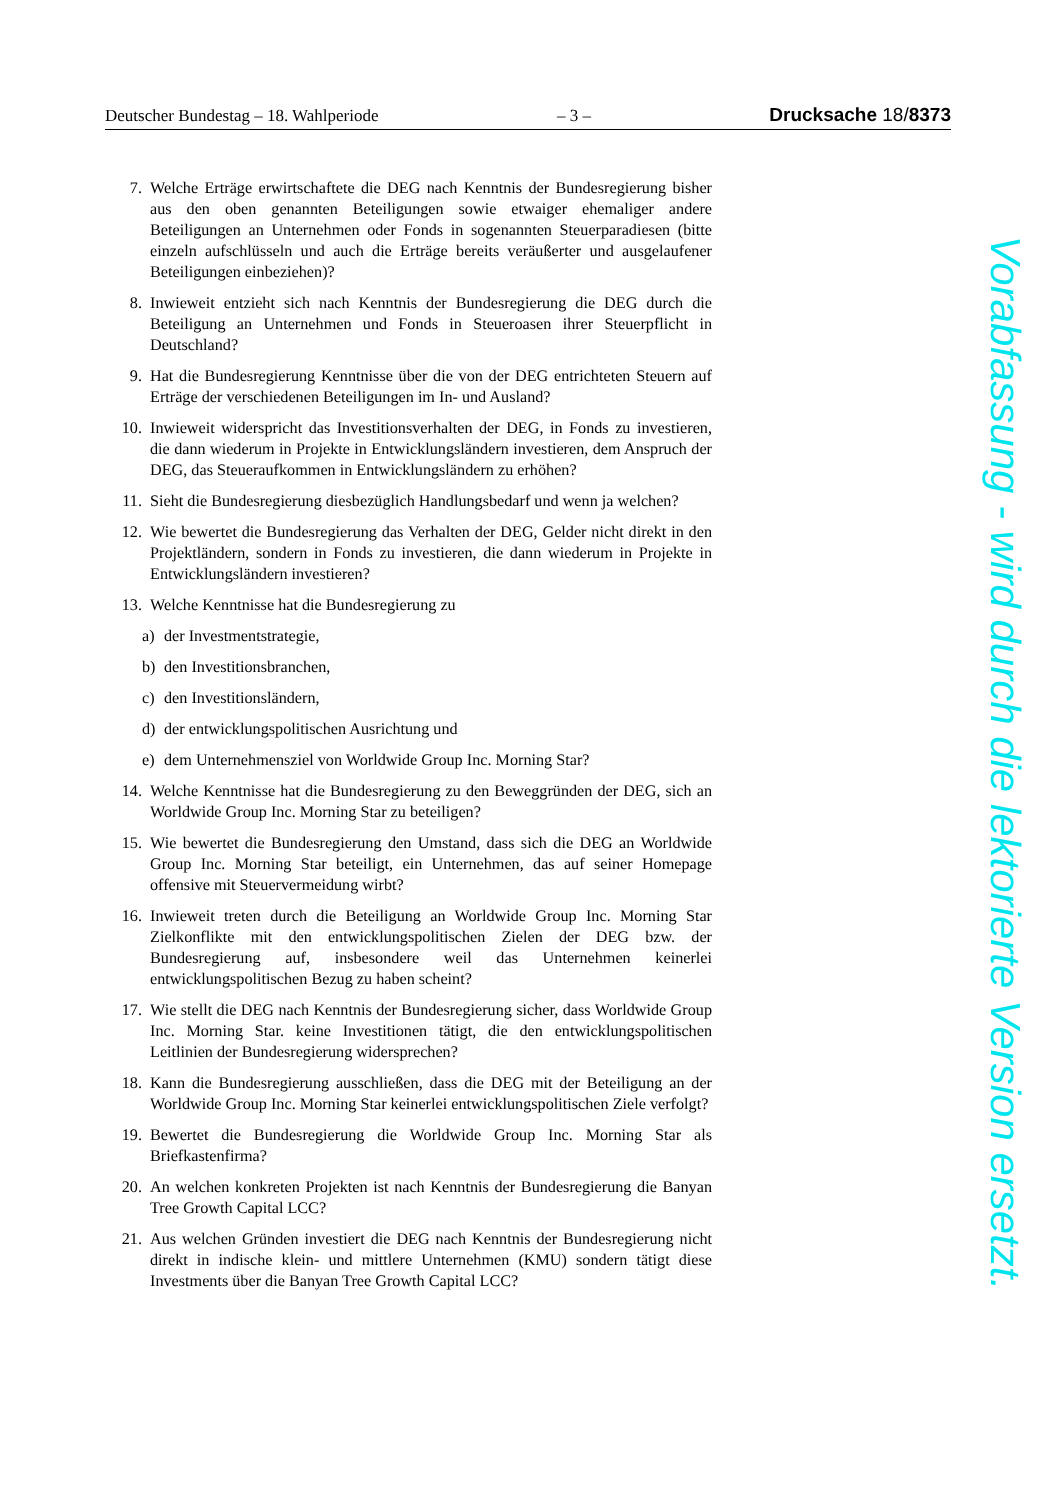Deutscher Bundestag – 18. Wahlperiode – 3 – Drucksache 18/8373
7. Welche Erträge erwirtschaftete die DEG nach Kenntnis der Bundesregierung bisher aus den oben genannten Beteiligungen sowie etwaiger ehemaliger andere Beteiligungen an Unternehmen oder Fonds in sogenannten Steuerparadiesen (bitte einzeln aufschlüsseln und auch die Erträge bereits veräußerter und ausgelaufener Beteiligungen einbeziehen)?
8. Inwieweit entzieht sich nach Kenntnis der Bundesregierung die DEG durch die Beteiligung an Unternehmen und Fonds in Steueroasen ihrer Steuerpflicht in Deutschland?
9. Hat die Bundesregierung Kenntnisse über die von der DEG entrichteten Steuern auf Erträge der verschiedenen Beteiligungen im In- und Ausland?
10. Inwieweit widerspricht das Investitionsverhalten der DEG, in Fonds zu investieren, die dann wiederum in Projekte in Entwicklungsländern investieren, dem Anspruch der DEG, das Steueraufkommen in Entwicklungsländern zu erhöhen?
11. Sieht die Bundesregierung diesbezüglich Handlungsbedarf und wenn ja welchen?
12. Wie bewertet die Bundesregierung das Verhalten der DEG, Gelder nicht direkt in den Projektländern, sondern in Fonds zu investieren, die dann wiederum in Projekte in Entwicklungsländern investieren?
13. Welche Kenntnisse hat die Bundesregierung zu
a) der Investmentstrategie,
b) den Investitionsbranchen,
c) den Investitionsländern,
d) der entwicklungspolitischen Ausrichtung und
e) dem Unternehmensziel von Worldwide Group Inc. Morning Star?
14. Welche Kenntnisse hat die Bundesregierung zu den Beweggründen der DEG, sich an Worldwide Group Inc. Morning Star zu beteiligen?
15. Wie bewertet die Bundesregierung den Umstand, dass sich die DEG an Worldwide Group Inc. Morning Star beteiligt, ein Unternehmen, das auf seiner Homepage offensive mit Steuervermeidung wirbt?
16. Inwieweit treten durch die Beteiligung an Worldwide Group Inc. Morning Star Zielkonflikte mit den entwicklungspolitischen Zielen der DEG bzw. der Bundesregierung auf, insbesondere weil das Unternehmen keinerlei entwicklungspolitischen Bezug zu haben scheint?
17. Wie stellt die DEG nach Kenntnis der Bundesregierung sicher, dass Worldwide Group Inc. Morning Star. keine Investitionen tätigt, die den entwicklungspolitischen Leitlinien der Bundesregierung widersprechen?
18. Kann die Bundesregierung ausschließen, dass die DEG mit der Beteiligung an der Worldwide Group Inc. Morning Star keinerlei entwicklungspolitischen Ziele verfolgt?
19. Bewertet die Bundesregierung die Worldwide Group Inc. Morning Star als Briefkastenfirma?
20. An welchen konkreten Projekten ist nach Kenntnis der Bundesregierung die Banyan Tree Growth Capital LCC?
21. Aus welchen Gründen investiert die DEG nach Kenntnis der Bundesregierung nicht direkt in indische klein- und mittlere Unternehmen (KMU) sondern tätigt diese Investments über die Banyan Tree Growth Capital LCC?
Vorabfassung - wird durch die lektorierte Version ersetzt.